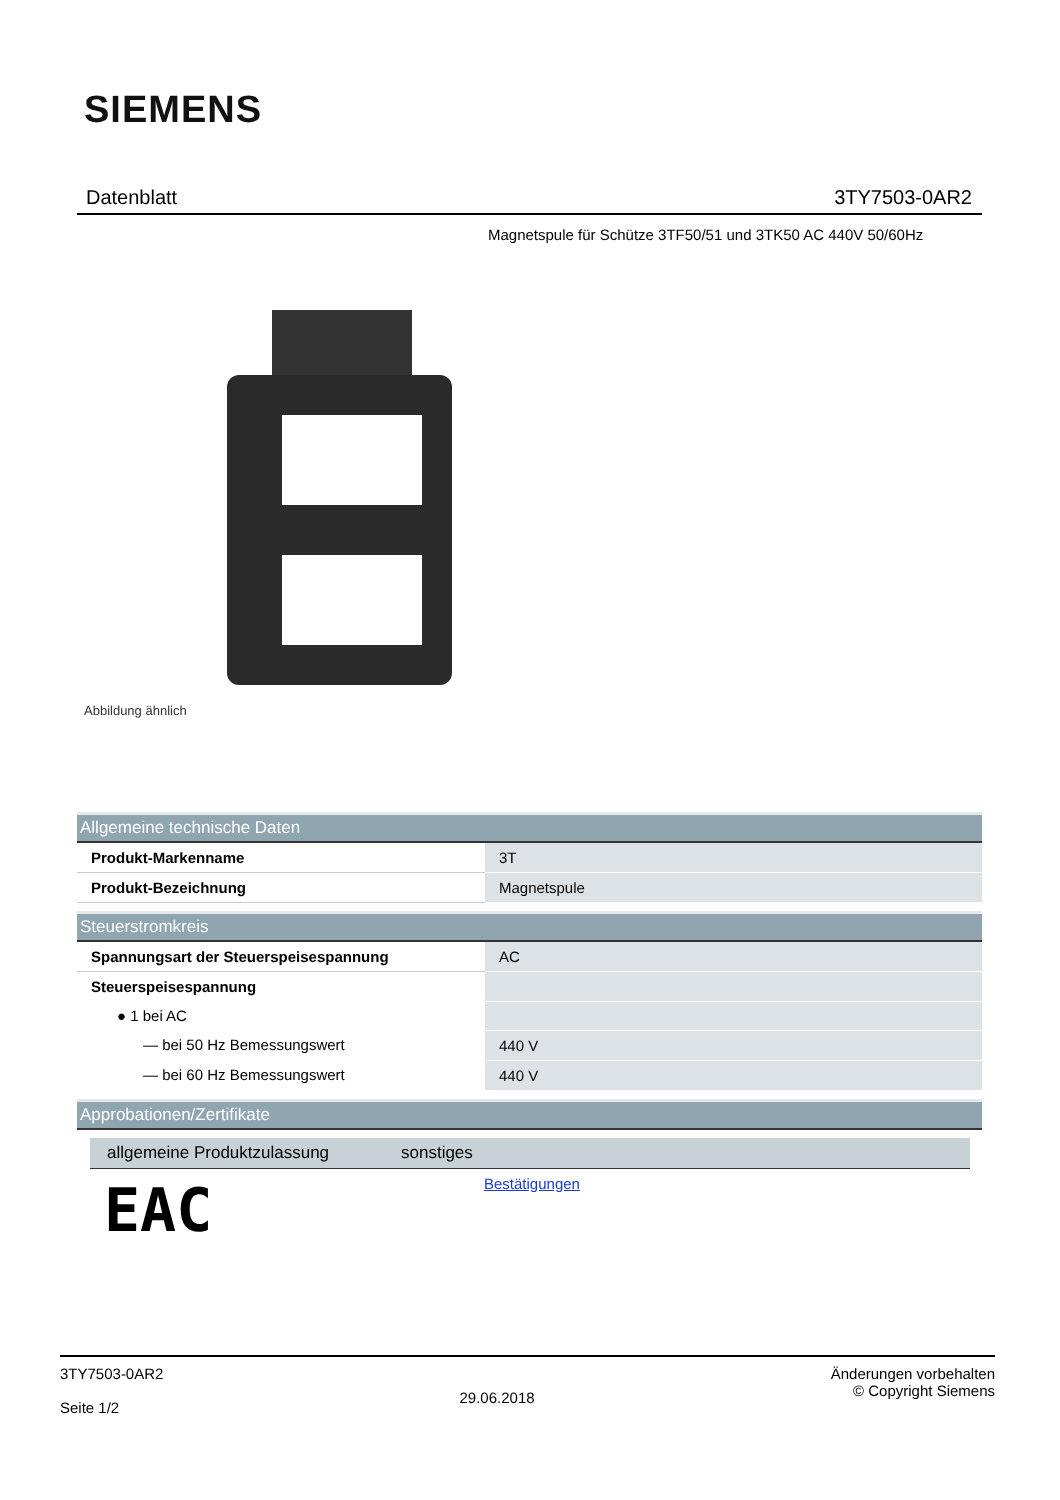SIEMENS
Datenblatt 3TY7503-0AR2
Magnetspule für Schütze 3TF50/51 und 3TK50 AC 440V 50/60Hz
Abbildung ähnlich
| Allgemeine technische Daten | |
| --- | --- |
| Produkt-Markenname | 3T |
| Produkt-Bezeichnung | Magnetspule |
| Steuerstromkreis | |
| --- | --- |
| Spannungsart der Steuerspeisespannung | AC |
| Steuerspeisespannung | |
| ● 1 bei AC | |
| — bei 50 Hz Bemessungswert | 440 V |
| — bei 60 Hz Bemessungswert | 440 V |
| Approbationen/Zertifikate |
| --- |
| allgemeine Produktzulassung | sonstiges |
| --- | --- |
| EAC | Bestätigungen |
3TY7503-0AR2
Seite 1/2
29.06.2018
Änderungen vorbehalten
© Copyright Siemens